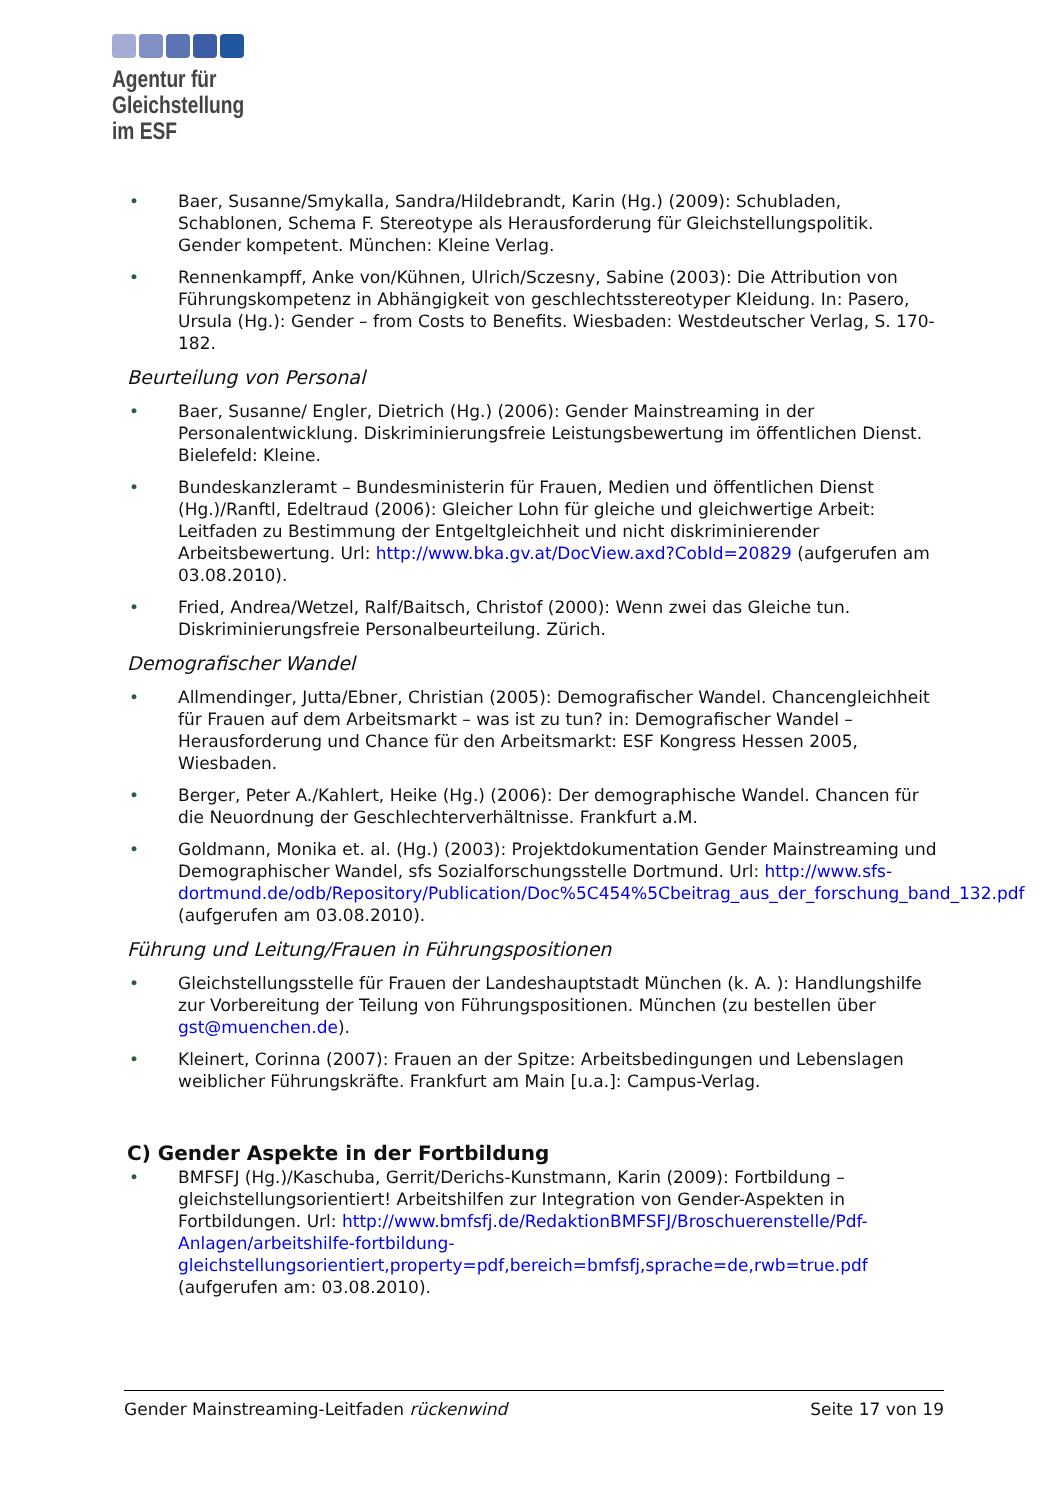Agentur für
Gleichstellung
im ESF
• Baer, Susanne/Smykalla, Sandra/Hildebrandt, Karin (Hg.) (2009): Schubladen, Schablonen, Schema F. Stereotype als Herausforderung für Gleichstellungspolitik. Gender kompetent. München: Kleine Verlag.
• Rennenkampff, Anke von/Kühnen, Ulrich/Sczesny, Sabine (2003): Die Attribution von Führungskompetenz in Abhängigkeit von geschlechtsstereotyper Kleidung. In: Pasero, Ursula (Hg.): Gender – from Costs to Benefits. Wiesbaden: Westdeutscher Verlag, S. 170-182.
Beurteilung von Personal
• Baer, Susanne/ Engler, Dietrich (Hg.) (2006): Gender Mainstreaming in der Personalentwicklung. Diskriminierungsfreie Leistungsbewertung im öffentlichen Dienst. Bielefeld: Kleine.
• Bundeskanzleramt – Bundesministerin für Frauen, Medien und öffentlichen Dienst (Hg.)/Ranftl, Edeltraud (2006): Gleicher Lohn für gleiche und gleichwertige Arbeit: Leitfaden zu Bestimmung der Entgeltgleichheit und nicht diskriminierender Arbeitsbewertung. Url: http://www.bka.gv.at/DocView.axd?CobId=20829 (aufgerufen am 03.08.2010).
• Fried, Andrea/Wetzel, Ralf/Baitsch, Christof (2000): Wenn zwei das Gleiche tun. Diskriminierungsfreie Personalbeurteilung. Zürich.
Demografischer Wandel
• Allmendinger, Jutta/Ebner, Christian (2005): Demografischer Wandel. Chancengleichheit für Frauen auf dem Arbeitsmarkt – was ist zu tun? in: Demografischer Wandel – Herausforderung und Chance für den Arbeitsmarkt: ESF Kongress Hessen 2005, Wiesbaden.
• Berger, Peter A./Kahlert, Heike (Hg.) (2006): Der demographische Wandel. Chancen für die Neuordnung der Geschlechterverhältnisse. Frankfurt a.M.
• Goldmann, Monika et. al. (Hg.) (2003): Projektdokumentation Gender Mainstreaming und Demographischer Wandel, sfs Sozialforschungsstelle Dortmund. Url: http://www.sfs-dortmund.de/odb/Repository/Publication/Doc%5C454%5Cbeitrag_aus_der_forschung_band_132.pdf (aufgerufen am 03.08.2010).
Führung und Leitung/Frauen in Führungspositionen
• Gleichstellungsstelle für Frauen der Landeshauptstadt München (k. A. ): Handlungshilfe zur Vorbereitung der Teilung von Führungspositionen. München (zu bestellen über gst@muenchen.de).
• Kleinert, Corinna (2007): Frauen an der Spitze: Arbeitsbedingungen und Lebenslagen weiblicher Führungskräfte. Frankfurt am Main [u.a.]: Campus-Verlag.
C) Gender Aspekte in der Fortbildung
• BMFSFJ (Hg.)/Kaschuba, Gerrit/Derichs-Kunstmann, Karin (2009): Fortbildung – gleichstellungsorientiert! Arbeitshilfen zur Integration von Gender-Aspekten in Fortbildungen. Url: http://www.bmfsfj.de/RedaktionBMFSFJ/Broschuerenstelle/Pdf-Anlagen/arbeitshilfe-fortbildung-gleichstellungsorientiert,property=pdf,bereich=bmfsfj,sprache=de,rwb=true.pdf (aufgerufen am: 03.08.2010).
Gender Mainstreaming-Leitfaden rückenwind Seite 17 von 19